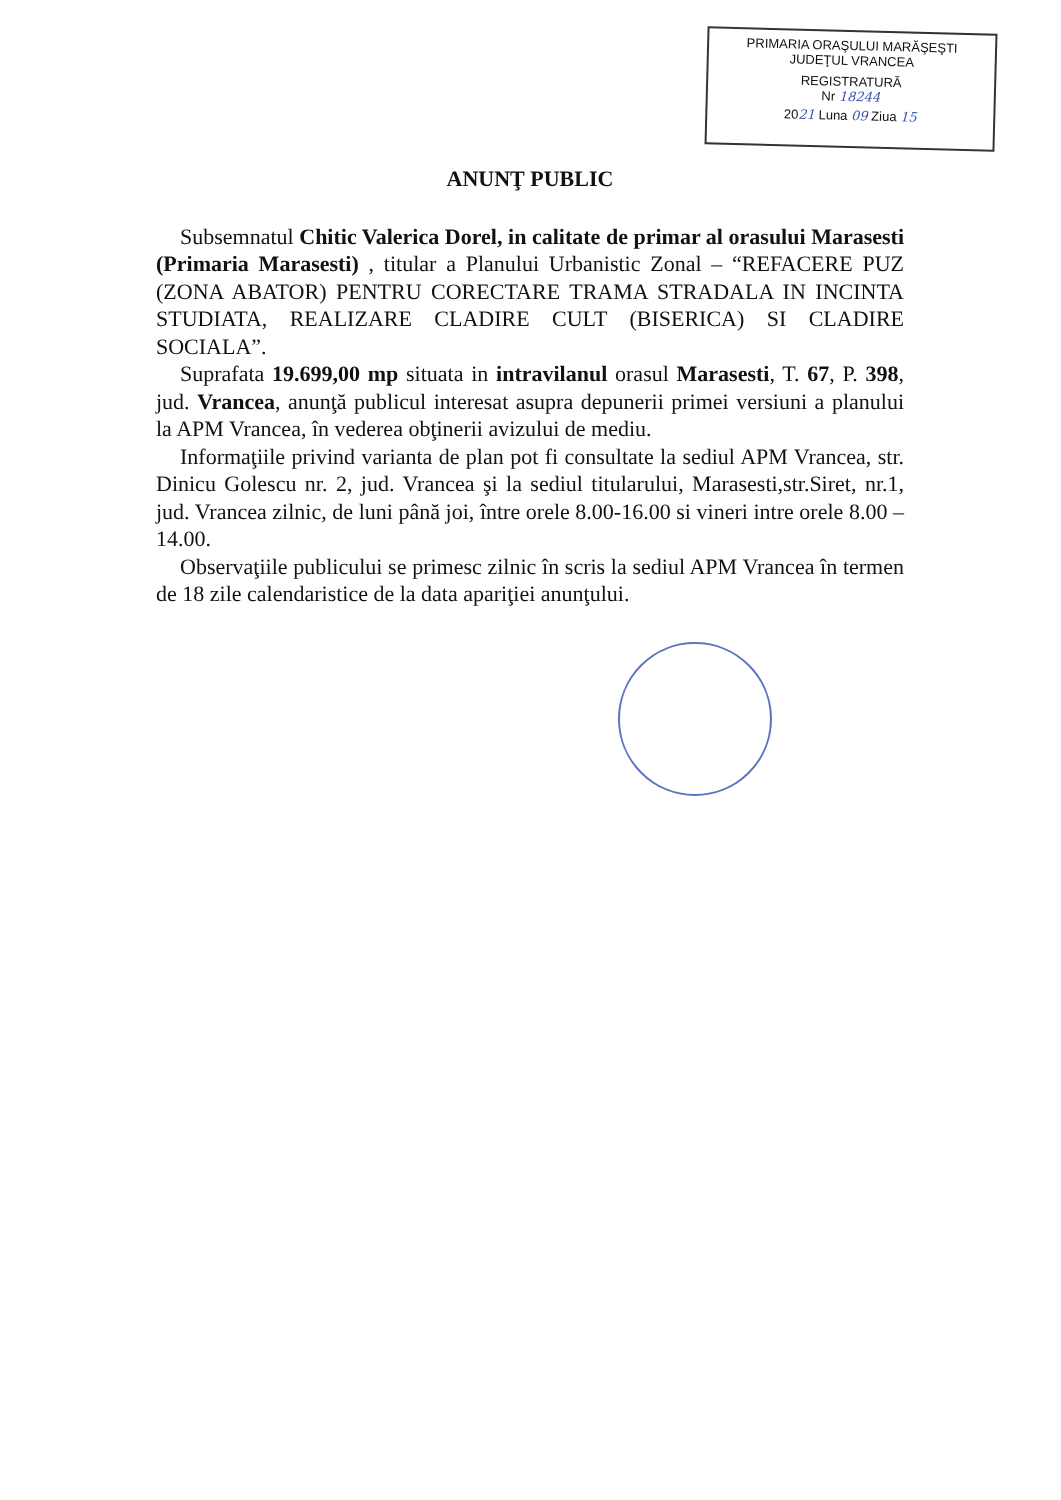PRIMARIA ORAŞULUI MARĂŞEŞTI
JUDEŢUL VRANCEA
REGISTRATURĂ
Nr 18244
2021 Luna 09 Ziua 15
ANUNŢ PUBLIC
Subsemnatul Chitic Valerica Dorel, in calitate de primar al orasului Marasesti (Primaria Marasesti) , titular a Planului Urbanistic Zonal – “REFACERE PUZ (ZONA ABATOR) PENTRU CORECTARE TRAMA STRADALA IN INCINTA STUDIATA, REALIZARE CLADIRE CULT (BISERICA) SI CLADIRE SOCIALA”.
Suprafata 19.699,00 mp situata in intravilanul orasul Marasesti, T. 67, P. 398, jud. Vrancea, anunţă publicul interesat asupra depunerii primei versiuni a planului la APM Vrancea, în vederea obţinerii avizului de mediu.
Informaţiile privind varianta de plan pot fi consultate la sediul APM Vrancea, str. Dinicu Golescu nr. 2, jud. Vrancea şi la sediul titularului, Marasesti,str.Siret, nr.1, jud. Vrancea zilnic, de luni până joi, între orele 8.00-16.00 si vineri intre orele 8.00 – 14.00.
Observaţiile publicului se primesc zilnic în scris la sediul APM Vrancea în termen de 18 zile calendaristice de la data apariţiei anunţului.